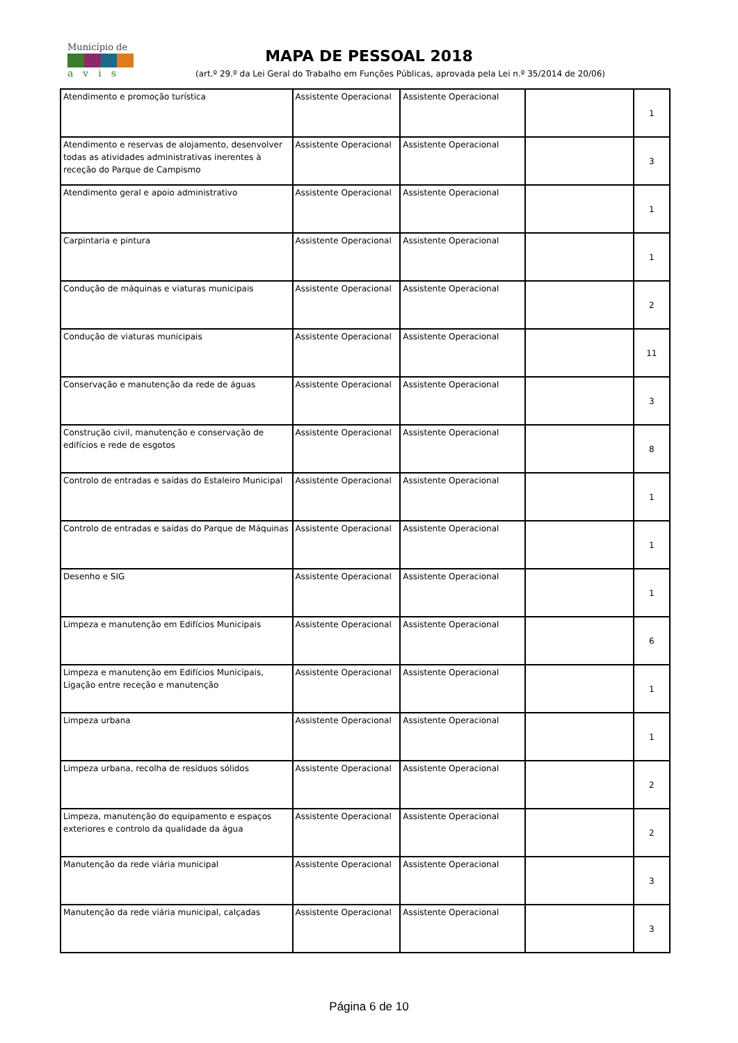Município de
avis
MAPA DE PESSOAL 2018
(art.º 29.º da Lei Geral do Trabalho em Funções Públicas, aprovada pela Lei n.º 35/2014 de 20/06)
| Atendimento e promoção turística | Assistente Operacional | Assistente Operacional | | 1 |
| Atendimento e reservas de alojamento, desenvolver todas as atividades administrativas inerentes à receção do Parque de Campismo | Assistente Operacional | Assistente Operacional | | 3 |
| Atendimento geral e apoio administrativo | Assistente Operacional | Assistente Operacional | | 1 |
| Carpintaria e pintura | Assistente Operacional | Assistente Operacional | | 1 |
| Condução de máquinas e viaturas municipais | Assistente Operacional | Assistente Operacional | | 2 |
| Condução de viaturas municipais | Assistente Operacional | Assistente Operacional | | 11 |
| Conservação e manutenção da rede de águas | Assistente Operacional | Assistente Operacional | | 3 |
| Construção civil, manutenção e conservação de edifícios e rede de esgotos | Assistente Operacional | Assistente Operacional | | 8 |
| Controlo de entradas e saídas do Estaleiro Municipal | Assistente Operacional | Assistente Operacional | | 1 |
| Controlo de entradas e saídas do Parque de Máquinas | Assistente Operacional | Assistente Operacional | | 1 |
| Desenho e SIG | Assistente Operacional | Assistente Operacional | | 1 |
| Limpeza e manutenção em Edifícios Municipais | Assistente Operacional | Assistente Operacional | | 6 |
| Limpeza e manutenção em Edifícios Municipais, Ligação entre receção e manutenção | Assistente Operacional | Assistente Operacional | | 1 |
| Limpeza urbana | Assistente Operacional | Assistente Operacional | | 1 |
| Limpeza urbana, recolha de resíduos sólidos | Assistente Operacional | Assistente Operacional | | 2 |
| Limpeza, manutenção do equipamento e espaços exteriores e controlo da qualidade da água | Assistente Operacional | Assistente Operacional | | 2 |
| Manutenção da rede viária municipal | Assistente Operacional | Assistente Operacional | | 3 |
| Manutenção da rede viária municipal, calçadas | Assistente Operacional | Assistente Operacional | | 3 |
Página 6 de 10